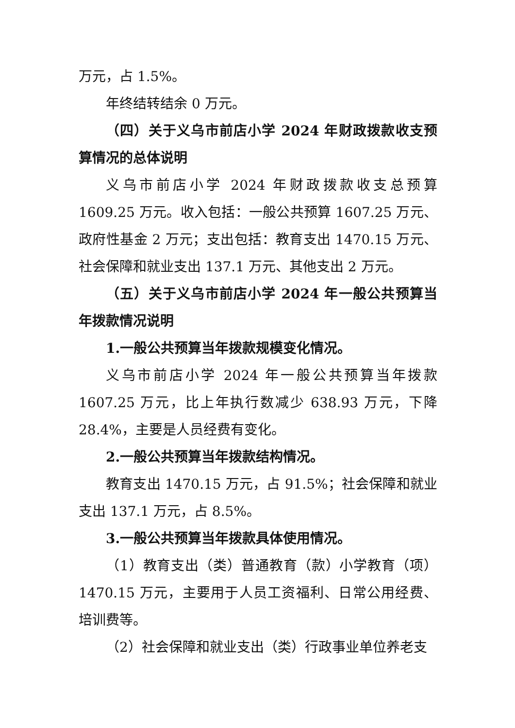万元，占 1.5%。
年终结转结余 0 万元。
（四）关于义乌市前店小学 2024 年财政拨款收支预算情况的总体说明
义乌市前店小学 2024 年财政拨款收支总预算 1609.25 万元。收入包括：一般公共预算 1607.25 万元、政府性基金 2 万元；支出包括：教育支出 1470.15 万元、社会保障和就业支出 137.1 万元、其他支出 2 万元。
（五）关于义乌市前店小学 2024 年一般公共预算当年拨款情况说明
1.一般公共预算当年拨款规模变化情况。
义乌市前店小学 2024 年一般公共预算当年拨款 1607.25 万元，比上年执行数减少 638.93 万元，下降 28.4%，主要是人员经费有变化。
2.一般公共预算当年拨款结构情况。
教育支出 1470.15 万元，占 91.5%；社会保障和就业支出 137.1 万元，占 8.5%。
3.一般公共预算当年拨款具体使用情况。
（1）教育支出（类）普通教育（款）小学教育（项）1470.15 万元，主要用于人员工资福利、日常公用经费、培训费等。
（2）社会保障和就业支出（类）行政事业单位养老支